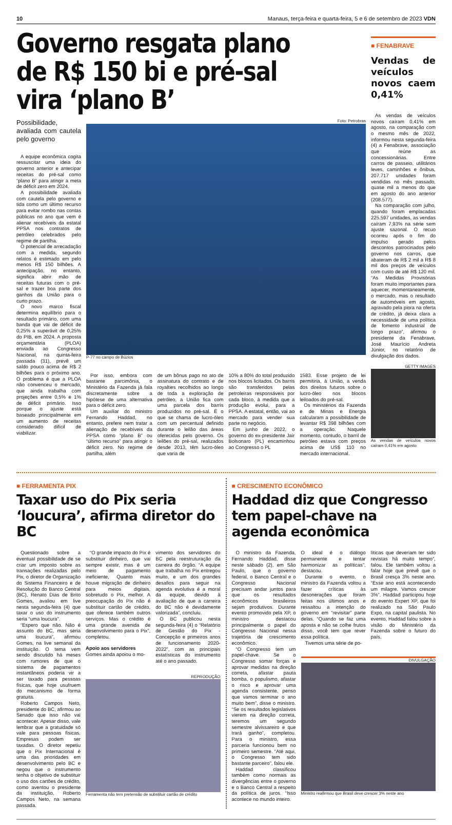10 Manaus, terça-feira e quarta-feira, 5 e 6 de setembro de 2023 VDN
Governo resgata plano de R$ 150 bi e pré-sal vira ‘plano B’
Possibilidade, avaliada com cautela pelo governo
A equipe econômica cogita ressuscitar uma ideia do governo anterior e antecipar receitas do pré-sal como “plano B” para atingir a meta de déficit zero em 2024.
A possibilidade avaliada com cautela pelo governo e tida como um último recurso para evitar rombo nas contas públicas no ano que vem é alienar recebíveis da estatal PPSA nos contratos de petróleo celebrados pelo regime de partilha.
O potencial de arrecadação com a medida, segundo relatos é estimado em pelo menos R$ 150 bilhões. A antecipação, no entanto, significa abrir mão de receitas futuras com o pré-sal e trazer boa parte dos ganhos da União para o curto prazo.
O novo marco fiscal determina equilíbrio para o resultado primário, com uma banda que vai de déficit de 0,25% a superávit de 0,25% do PIB, em 2024. A proposta orçamentária (PLOA) enviada ao Congresso Nacional, na quinta-feira passada (31), prevê um saldo pouco acima de R$ 2 bilhões para o próximo ano. O problema é que a PLOA não convenceu o mercado, que ainda trabalha com projeções entre 0,5% e 1% de déficit primário. Isso porque o ajuste está baseado principalmente em um aumento de receitas considerado difícil de viabilizar.
Foto: Petrobras
P-77 no campo de Búzios
Por isso, embora com bastante parcimônia, o Ministério da Fazenda já fala discretamente sobre a hipótese de uma alternativa para o déficit zero.
Um auxiliar do ministro Fernando Haddad, no entanto, prefere nem tratar a alienação de recebíveis da PPSA como “plano B” ou “último recurso” para atingir o déficit zero. No regime de partilha, além
de um bônus pago no ato de assinatura do contrato e de royalties recolhidos ao longo de toda a exploração de petróleo, a União fica com uma parcela dos barris produzidos no pré-sal. É o que se chama de lucro-óleo com um percentual definido durante o leilão das áreas oferecidas pelo governo. Os leilões do pré-sal, realizados desde 2013, têm lucro-óleo que varia de
10% a 80% do total produzido nos blocos licitados. Os barris são transferidos pelas petroleiras responsáveis por cada bloco, à medida que a produção evolui, para a PPSA. A estatal, então, vai ao mercado para vender sua parte no negócio.
Em junho de 2022, o governo do ex-presidente Jair Bolsonaro (PL) encaminhou ao Congresso o PL
1583. Esse projeto de lei permitiria, à União, a venda dos direitos futuros sobre o lucro-óleo nos blocos leiloados do pré-sal.
Os ministérios da Fazenda e de Minas e Energia calcularam a possibilidade de levantar R$ 398 bilhões com a operação. Naquele momento, contudo, o barril de petróleo estava com preços acima de US$ 110 no mercado internacional.
■ FENABRAVE
Vendas de veículos novos caem 0,41%
As vendas de veículos novos caíram 0,41% em agosto, na comparação com o mesmo mês de 2022, informou nesta segunda-feira (4) a Fenabrave, associação que reúne as concessionárias. Entre carros de passeio, utilitários leves, caminhões e ônibus, 207.717 unidades foram vendidas no mês passado, quase mil a menos do que em agosto do ano anterior (208.577).
Na comparação com julho, quando foram emplacadas 225.597 unidades, as vendas caíram 7,93% na série sem ajuste sazonal. O recuo ocorreu após o fim do impulso gerado pelos descontos patrocinados pelo governo nos carros, que abateram de R$ 2 mil a R$ 8 mil dos preços de veículos com custo de até R$ 120 mil. “As Medidas Provisórias foram muito importantes para aquecer, momentaneamente, o mercado, mas o resultado de automóveis em agosto, agravado pela piora na oferta de crédito, já deixa clara a necessidade de uma política de fomento industrial de longo prazo”, afirmou o presidente da Fenabrave, José Maurício Andreta Júnior, no relatório de divulgação dos dados.
GETTY IMAGES
As vendas de veículos novos caíram 0,41% em agosto
■ FERRAMENTA PIX
Taxar uso do Pix seria ‘loucura’, afirma diretor do BC
Questionado sobre a eventual possibilidade de se criar um imposto sobre as transações realizadas pelo Pix, o diretor de Organização do Sistema Financeiro e de Resolução do Banco Central (BC), Renato Dias de Brito Gomes, avaliou em live nesta segunda-feira (4) que taxar o uso do instrumento seria “uma loucura”.
“Espero que não. Não é assunto do BC, mas seria uma loucura”, afirmou Gomes, na live semanal da instituição. O tema vem sendo discutido há meses com rumores de que o sistema de pagamentos instantâneos poderia vir a ser taxado para pessoas físicas, que hoje usufruem do mecanismo de forma gratuita.
Roberto Campos Neto, presidente do BC, afirmou ao Senado que isso não vai acontecer. Apesar disso, vale lembrar que a gratuidade só vale para pessoas físicas. Empresas podem ser taxadas. O diretor repetiu que o Pix Internacional é uma das prioridades em desenvolvimento pelo BC e negou que o instrumento tenha o objetivo de substituir o uso dos cartões de crédito, como aventou o presidente da instituição, Roberto Campos Neto, na semana passada.
“O grande impacto do Pix é substituir dinheiro, que vai sempre existir, mas é um meio de pagamento ineficiente, Quanto mais houve migração de dinheiro para meios digitais, sobretudo o Pix, melhor. A preocupação do Pix não é substituir cartão de crédito, que oferece também outros serviços. Mas o crédito é uma grande avenida de desenvolvimento para o Pix”, completou.
Apoio aos servidores
Gomes ainda apoiou o mo-
vimento dos servidores do BC pela reestruturação da carreira do órgão. “A equipe que trabalha no Pix entregou muito, e um dos grandes desafios para seguir na agenda evolutiva é a moral da equipe, devido à avaliação de que a carreira do BC não é devidamente valorizada”, concluiu.
O BC publicou nesta segunda-feira (4) o “Relatório de Gestão do Pix - Concepção e primeiros anos de funcionamento 2020-2022”, com as principais estatísticas do instrumento até o ano passado.
REPRODUÇÃO
Ferramenta não tem pretensão de substituir cartão de crédito
■ CRESCIMENTO ECONÔMICO
Haddad diz que Congresso tem papel-chave na agenda econômica
O ministro da Fazenda, Fernando Haddad, disse neste sábado (2), em São Paulo, que o governo federal, o Banco Central e o Congresso Nacional precisam andar juntos para que os resultados econômicos brasileiros sejam produtivos. Durante evento promovido pela XP, o ministro destacou principalmente o papel do Congresso Nacional nessa trajetória de crescimento econômico.
“O Congresso tem um papel-chave. Se o Congresso somar forças e aprovar medidas na direção correta, afastar pauta bomba, o populismo, afastar o risco e aprovar uma agenda consistente, penso que vamos terminar o ano muito bem”, disse o ministro. “Se os resultados legislativos vierem na direção correta, teremos um segundo semestre alvissareiro e que trará ganho”, completou. Para o ministro, essa parceria funcionou bem no primeiro semestre. “Até aqui, o Congresso tem sido bastante parceiro”, falou ele.
Haddad classificou também como normais as divergências entre o governo e o Banco Central a respeito da política de juros. “Isso acontece no mundo inteiro.
O ideal é o diálogo permanente e tentar harmonizar as políticas”, destacou.
Durante o evento, o ministro da Fazenda voltou a fazer críticas às desonerações que foram feitas nos últimos anos e ressaltou a intenção do governo em “revisitar” parte delas. “Quando se faz uma aposta e não se colhe frutos disso, você tem que rever essa política.
Tivemos uma série de po-
líticas que deveriam ter sido revistas há muito tempo”, falou. Ele também voltou a falar hoje que prevê que o Brasil cresça 3% neste ano. “Esse ano está acontecendo um milagre. Vamos crescer 3%”. Haddad participou hoje do evento Expert XP, que foi realizado na São Paulo Expo, na capital paulista. No evento, Haddad falou sobre a visão do Ministério da Fazenda sobre o futuro do país.
DIVULGAÇÃO
Ministro reafirmou que Brasil deve crescer 3% neste ano